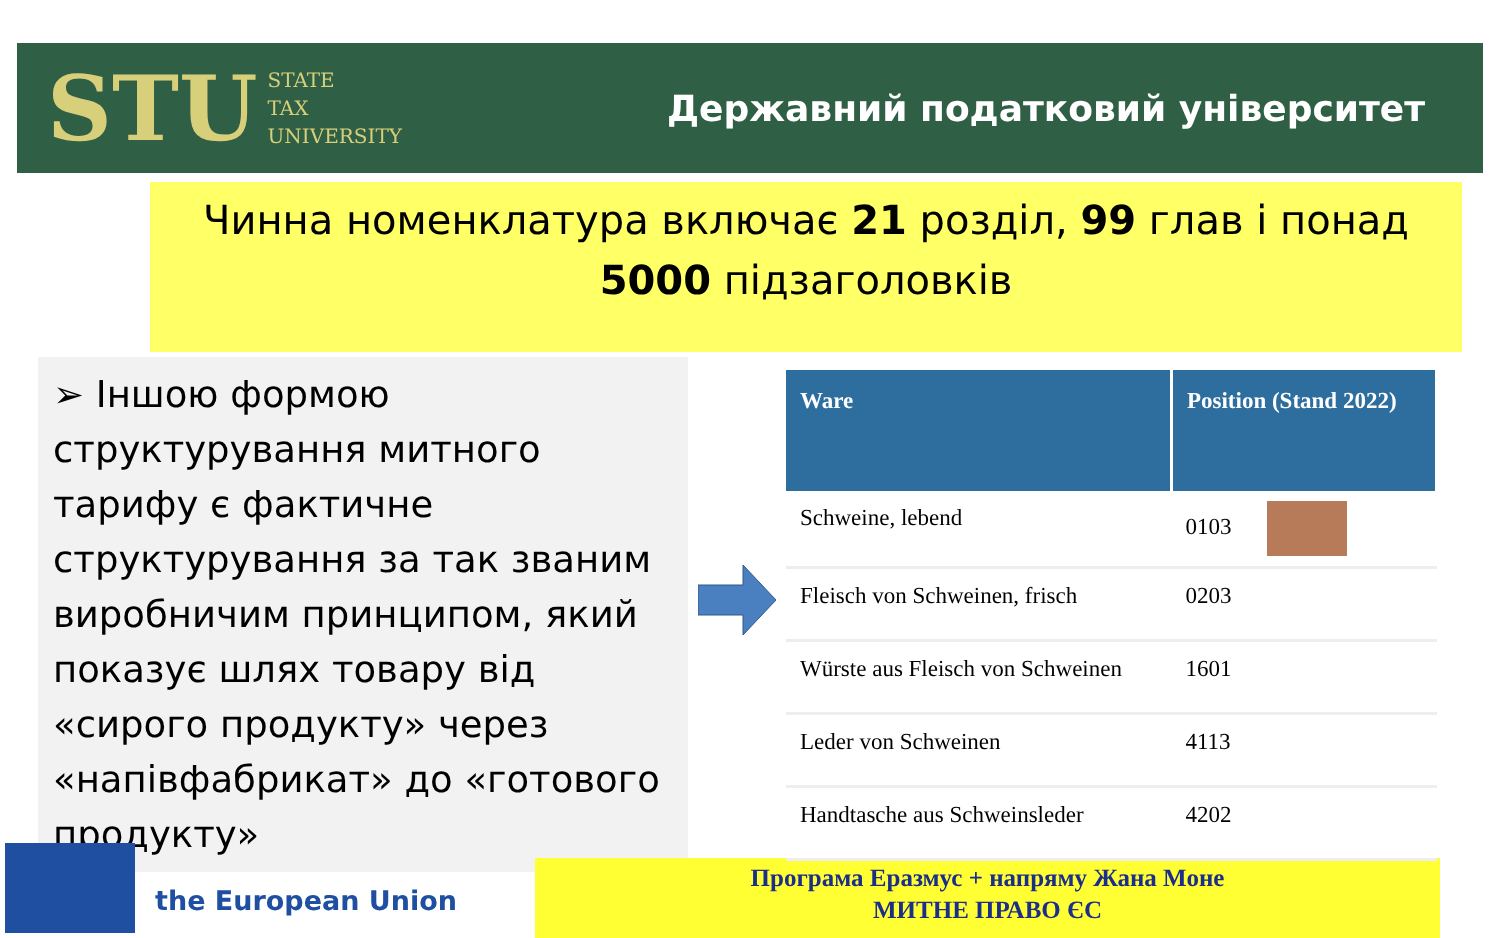STU STATE
TAX
UNIVERSITY
Державний податковий університет
Чинна номенклатура включає 21 розділ, 99 глав і понад
5000 підзаголовків
➢ Іншою формою структурування митного тарифу є фактичне структурування за так званим виробничим принципом, який показує шлях товару від «сирого продукту» через «напівфабрикат» до «готового продукту»
the European Union
Програма Еразмус + напряму Жана Моне
МИТНЕ ПРАВО ЄС
| Ware | Position (Stand 2022) |
| --- | --- |
| Schweine, lebend | 0103 |
| Fleisch von Schweinen, frisch | 0203 |
| Würste aus Fleisch von Schweinen | 1601 |
| Leder von Schweinen | 4113 |
| Handtasche aus Schweinsleder | 4202 |